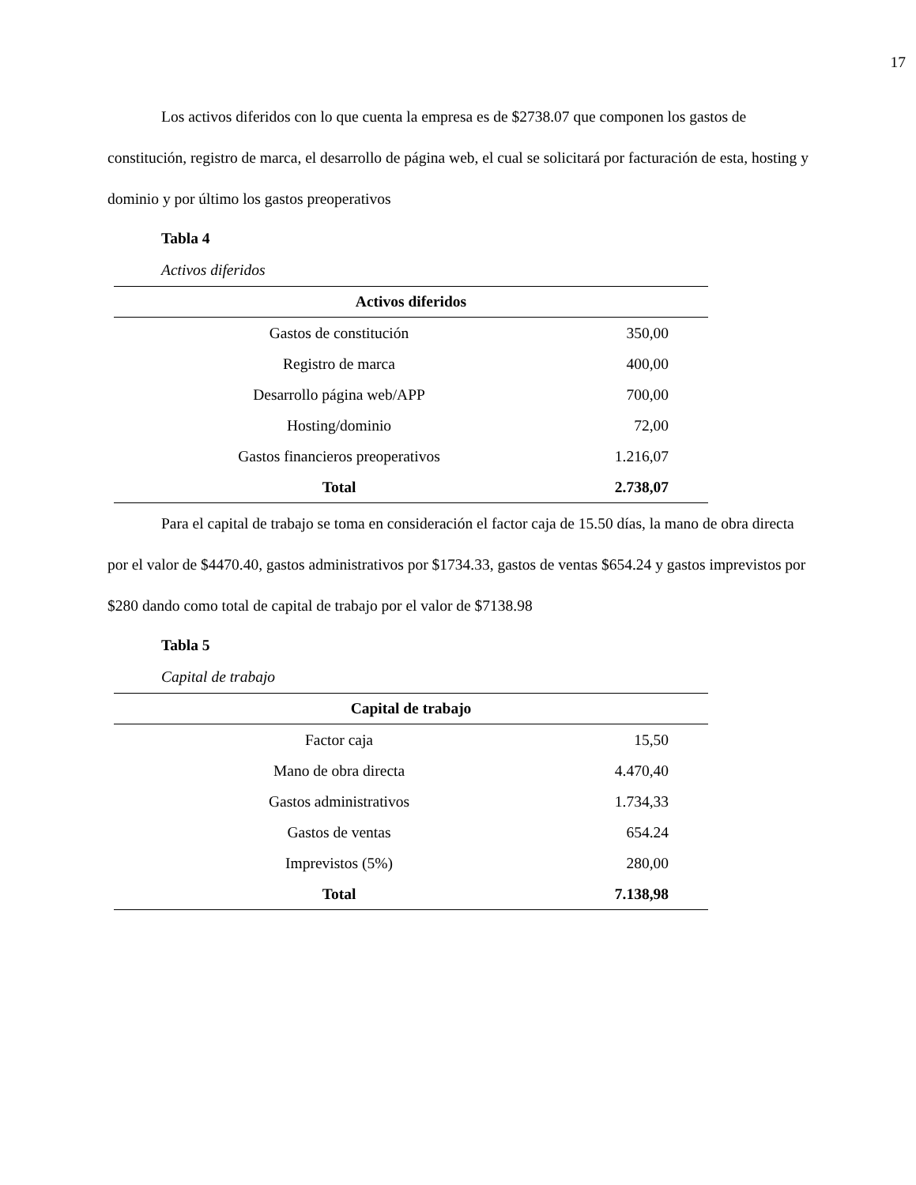17
Los activos diferidos con lo que cuenta la empresa es de $2738.07 que componen los gastos de constitución, registro de marca, el desarrollo de página web, el cual se solicitará por facturación de esta, hosting y dominio y por último los gastos preoperativos
Tabla 4
Activos diferidos
| Activos diferidos | |
| --- | --- |
| Gastos de constitución | 350,00 |
| Registro de marca | 400,00 |
| Desarrollo página web/APP | 700,00 |
| Hosting/dominio | 72,00 |
| Gastos financieros preoperativos | 1.216,07 |
| Total | 2.738,07 |
Para el capital de trabajo se toma en consideración el factor caja de 15.50 días, la mano de obra directa por el valor de $4470.40, gastos administrativos por $1734.33, gastos de ventas $654.24 y gastos imprevistos por $280 dando como total de capital de trabajo por el valor de $7138.98
Tabla 5
Capital de trabajo
| Capital de trabajo | |
| --- | --- |
| Factor caja | 15,50 |
| Mano de obra directa | 4.470,40 |
| Gastos administrativos | 1.734,33 |
| Gastos de ventas | 654.24 |
| Imprevistos (5%) | 280,00 |
| Total | 7.138,98 |